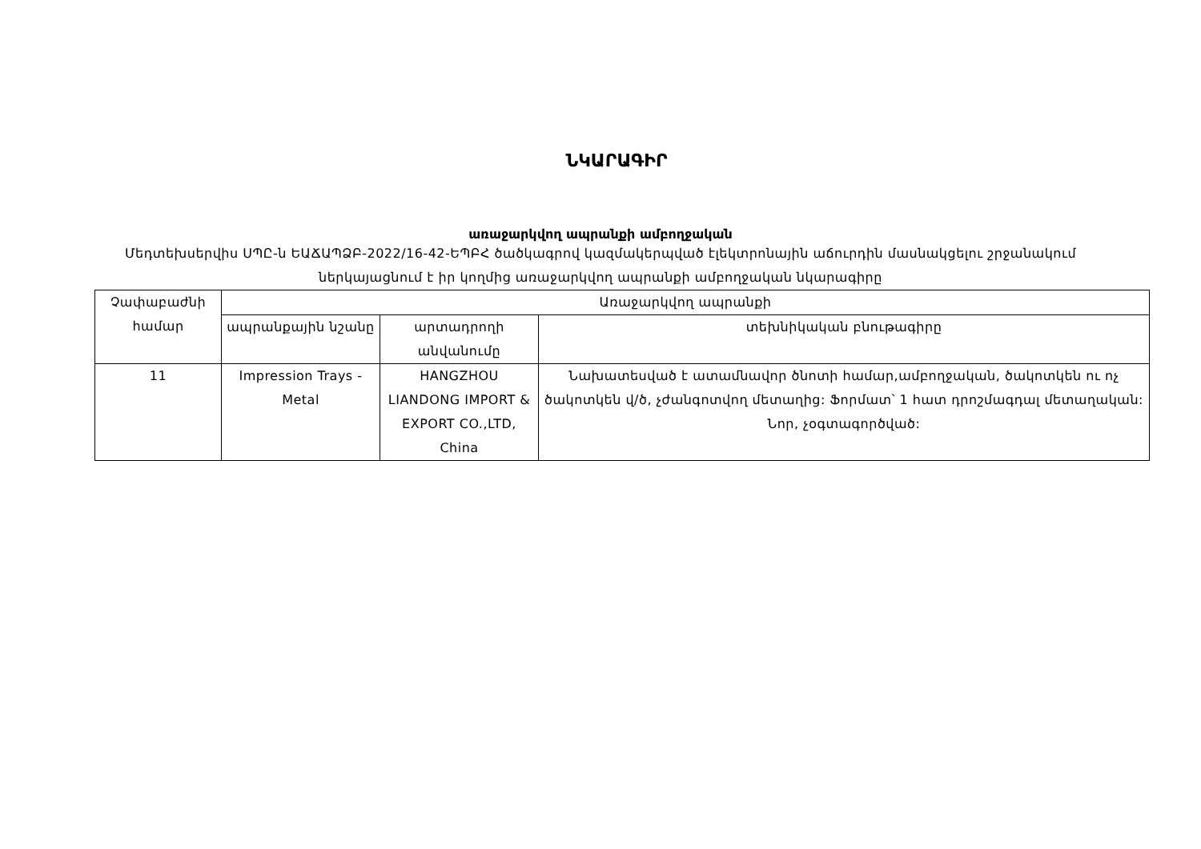ՆԿԱՐԱԳԻՐ
առաջարկվող ապրանքի ամբողջական
Մեդտեխսերվիս ՍՊԸ-ն ԵԱՃԱՊՁԲ-2022/16-42-ԵՊԲՀ ծածկագրով կազմակերպված էլեկտրոնային աճուրդին մասնակցելու շրջանակում ներկայացնում է իր կողմից առաջարկվող ապրանքի ամբողջական նկարագիրը
| Չափաբաժնի համար | Առաջարկվող ապրանքի | | |
| --- | --- | --- | --- |
| | ապրանքային նշանը | արտադրողի անվանումը | տեխնիկական բնութագիրը |
| 11 | Impression Trays - Metal | HANGZHOU LIANDONG IMPORT & EXPORT CO.,LTD, China | Նախատեսված է ատամնավոր ծնոտի համար,ամբողջական, ծակոտկեն ու ոչ ծակոտկեն վ/ծ, չժանգոտվող մետաղից: Ֆորմատ՝ 1 հատ դրոշմագդալ մետաղական: Նոր, չօգտագործված: |